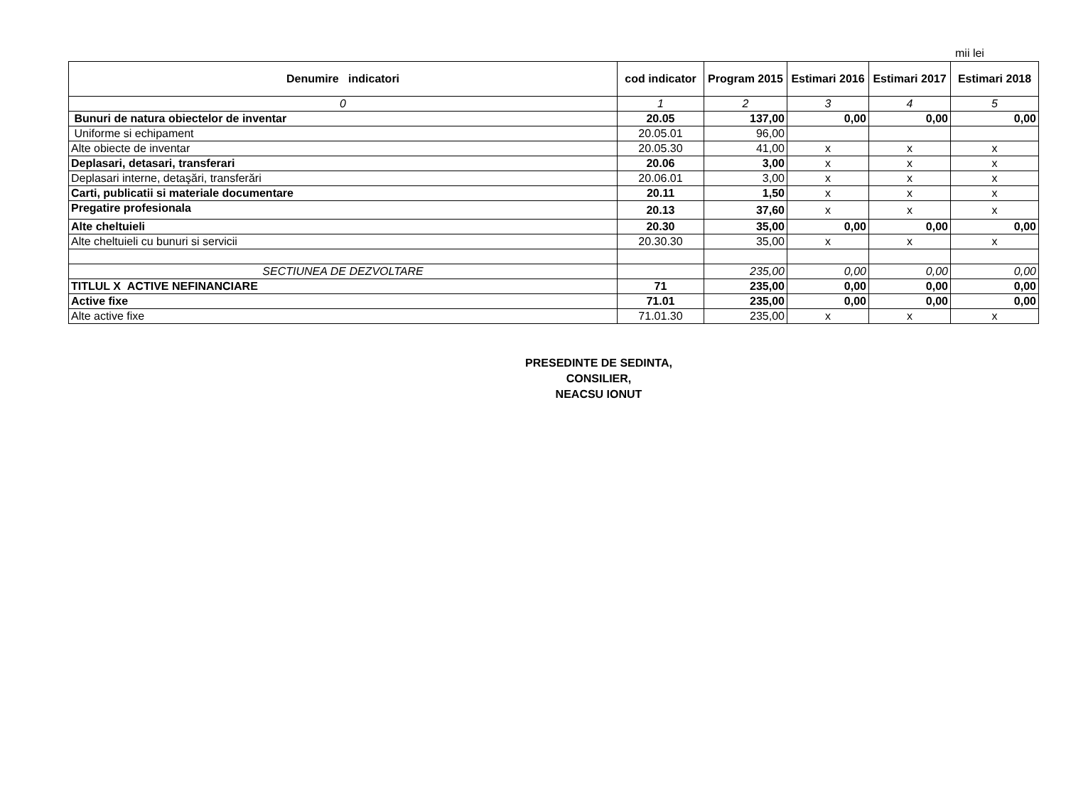mii lei
| Denumire indicatori | cod indicator | Program 2015 | Estimari 2016 | Estimari 2017 | Estimari 2018 |
| --- | --- | --- | --- | --- | --- |
| 0 | 1 | 2 | 3 | 4 | 5 |
| Bunuri de natura obiectelor de inventar | 20.05 | 137,00 | 0,00 | 0,00 | 0,00 |
| Uniforme si echipament | 20.05.01 | 96,00 | | | |
| Alte obiecte de inventar | 20.05.30 | 41,00 | x | x | x |
| Deplasari, detasari, transferari | 20.06 | 3,00 | x | x | x |
| Deplasari interne, detaşări, transferări | 20.06.01 | 3,00 | x | x | x |
| Carti, publicatii si materiale documentare | 20.11 | 1,50 | x | x | x |
| Pregatire profesionala | 20.13 | 37,60 | x | x | x |
| Alte cheltuieli | 20.30 | 35,00 | 0,00 | 0,00 | 0,00 |
| Alte cheltuieli cu bunuri si servicii | 20.30.30 | 35,00 | x | x | x |
| SECTIUNEA DE DEZVOLTARE | | 235,00 | 0,00 | 0,00 | 0,00 |
| TITLUL X ACTIVE NEFINANCIARE | 71 | 235,00 | 0,00 | 0,00 | 0,00 |
| Active fixe | 71.01 | 235,00 | 0,00 | 0,00 | 0,00 |
| Alte active fixe | 71.01.30 | 235,00 | x | x | x |
PRESEDINTE DE SEDINTA,
CONSILIER,
NEACSU IONUT